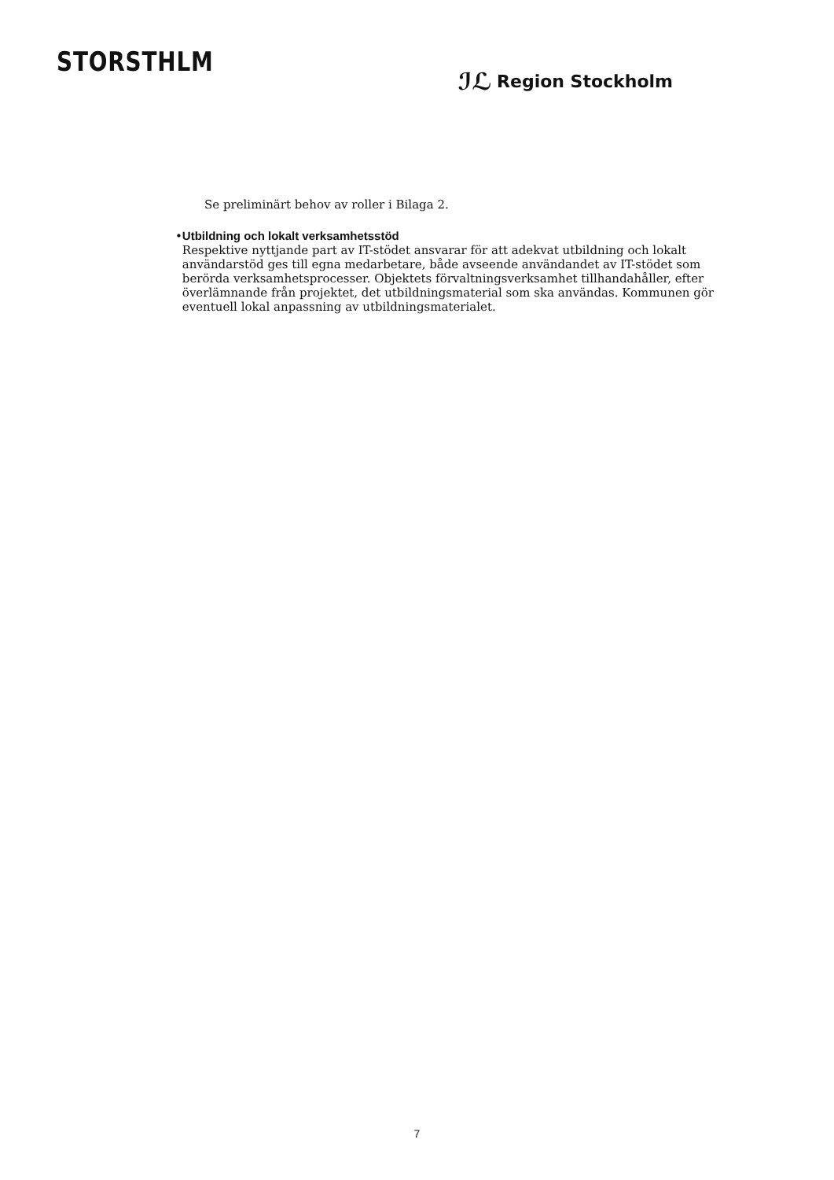STORSTHLM
ℐℒ Region Stockholm
Se preliminärt behov av roller i Bilaga 2.
• Utbildning och lokalt verksamhetsstöd
Respektive nyttjande part av IT-stödet ansvarar för att adekvat utbildning och lokalt användarstöd ges till egna medarbetare, både avseende användandet av IT-stödet som berörda verksamhetsprocesser. Objektets förvaltningsverksamhet tillhandahåller, efter överlämnande från projektet, det utbildningsmaterial som ska användas. Kommunen gör eventuell lokal anpassning av utbildningsmaterialet.
7